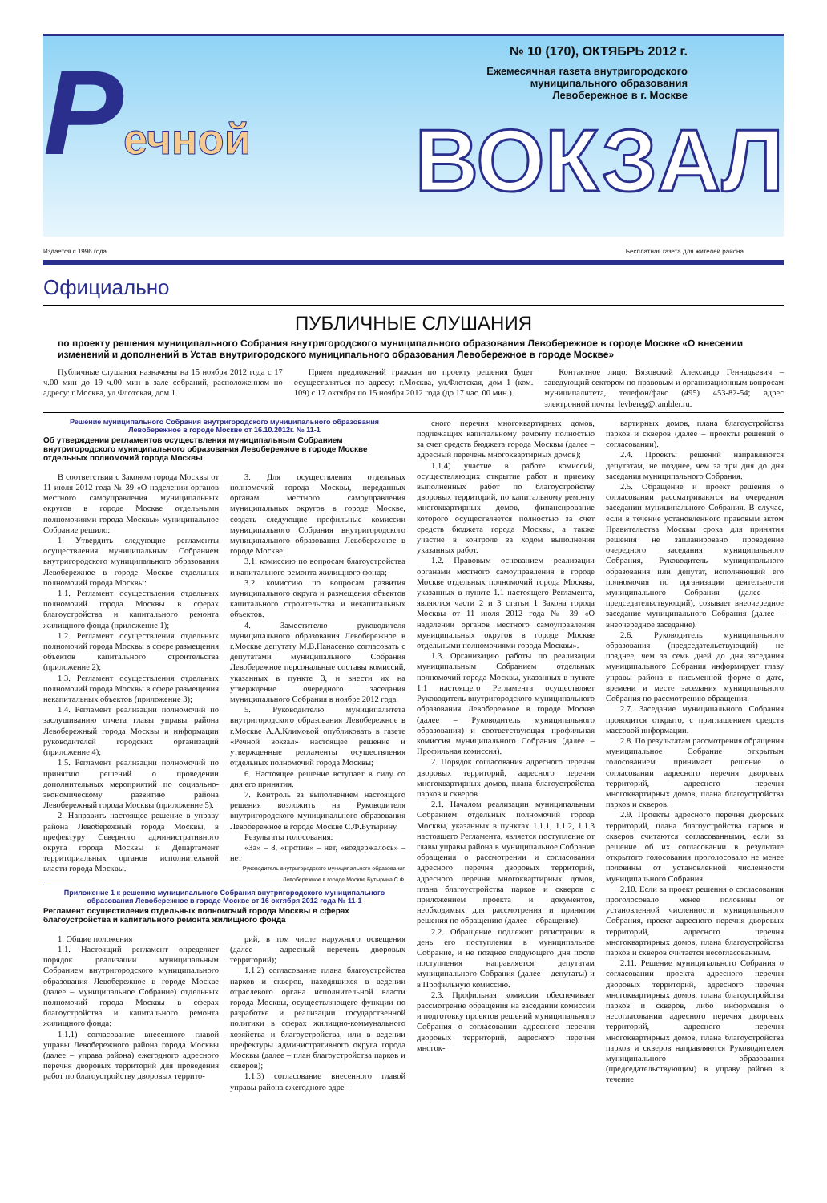Речной
№ 10 (170), ОКТЯБРЬ 2012 г.
Ежемесячная газета внутригородского
муниципального образования
Левобережное в г. Москве
ВОКЗАЛ
Издается с 1996 года Бесплатная газета для жителей района
Официально
ПУБЛИЧНЫЕ СЛУШАНИЯ
по проекту решения муниципального Собрания внутригородского муниципального образования Левобережное в городе Москве «О внесении изменений и дополнений в Устав внутригородского муниципального образования Левобережное в городе Москве»
Публичные слушания назначены на 15 ноября 2012 года с 17 ч.00 мин до 19 ч.00 мин в зале собраний, расположенном по адресу: г.Москва, ул.Флотская, дом 1.
Прием предложений граждан по проекту решения будет осуществляться по адресу: г.Москва, ул.Флотская, дом 1 (ком. 109) с 17 октября по 15 ноября 2012 года (до 17 час. 00 мин.).
Контактное лицо: Вязовский Александр Геннадьевич – заведующий сектором по правовым и организационным вопросам муниципалитета, телефон/факс (495) 453-82-54; адрес электронной почты: levbereg@rambler.ru.
Решение муниципального Собрания внутригородского муниципального образования Левобережное в городе Москве от 16.10.2012г. № 11-1
Об утверждении регламентов осуществления муниципальным Собранием внутригородского муниципального образования Левобережное в городе Москве отдельных полномочий города Москвы
В соответствии с Законом города Москвы от 11 июля 2012 года № 39 «О наделении органов местного самоуправления муниципальных округов в городе Москве отдельными полномочиями города Москвы» муниципальное Собрание решило:
1. Утвердить следующие регламенты осуществления муниципальным Собранием внутригородского муниципального образования Левобережное в городе Москве отдельных полномочий города Москвы:
1.1. Регламент осуществления отдельных полномочий города Москвы в сферах благоустройства и капитального ремонта жилищного фонда (приложение 1);
1.2. Регламент осуществления отдельных полномочий города Москвы в сфере размещения объектов капитального строительства (приложение 2);
1.3. Регламент осуществления отдельных полномочий города Москвы в сфере размещения некапитальных объектов (приложение 3);
1.4. Регламент реализации полномочий по заслушиванию отчета главы управы района Левобережный города Москвы и информации руководителей городских организаций (приложение 4);
1.5. Регламент реализации полномочий по принятию решений о проведении дополнительных мероприятий по социально-экономическому развитию района Левобережный города Москвы (приложение 5).
2. Направить настоящее решение в управу района Левобережный города Москвы, в префектуру Северного административного округа города Москвы и Департамент территориальных органов исполнительной власти города Москвы.
3. Для осуществления отдельных полномочий города Москвы, переданных органам местного самоуправления муниципальных округов в городе Москве, создать следующие профильные комиссии муниципального Собрания внутригородского муниципального образования Левобережное в городе Москве:
3.1. комиссию по вопросам благоустройства и капитального ремонта жилищного фонда;
3.2. комиссию по вопросам развития муниципального округа и размещения объектов капитального строительства и некапитальных объектов.
4. Заместителю руководителя муниципального образования Левобережное в г.Москве депутату М.В.Панасенко согласовать с депутатами муниципального Собрания Левобережное персональные составы комиссий, указанных в пункте 3, и внести их на утверждение очередного заседания муниципального Собрания в ноябре 2012 года.
5. Руководителю муниципалитета внутригородского образования Левобережное в г.Москве А.А.Климовой опубликовать в газете «Речной вокзал» настоящее решение и утвержденные регламенты осуществления отдельных полномочий города Москвы;
6. Настоящее решение вступает в силу со дня его принятия.
7. Контроль за выполнением настоящего решения возложить на Руководителя внутригородского муниципального образования Левобережное в городе Москве С.Ф.Бутырину.
Результаты голосования:
«За» – 8, «против» – нет, «воздержалось» – нет
Руководитель внутригородского муниципального образования Левобережное в городе Москве Бутырина С.Ф.
Приложение 1 к решению муниципального Собрания внутригородского муниципального образования Левобережное в городе Москве от 16 октября 2012 года № 11-1
Регламент осуществления отдельных полномочий города Москвы в сферах благоустройства и капитального ремонта жилищного фонда
1. Общие положения
1.1. Настоящий регламент определяет порядок реализации муниципальным Собранием внутригородского муниципального образования Левобережное в городе Москве (далее – муниципальное Собрание) отдельных полномочий города Москвы в сферах благоустройства и капитального ремонта жилищного фонда:
1.1.1) согласование внесенного главой управы Левобережного района города Москвы (далее – управа района) ежегодного адресного перечня дворовых территорий для проведения работ по благоустройству дворовых террито-
рий, в том числе наружного освещения (далее – адресный перечень дворовых территорий);
1.1.2) согласование плана благоустройства парков и скверов, находящихся в ведении отраслевого органа исполнительной власти города Москвы, осуществляющего функции по разработке и реализации государственной политики в сферах жилищно-коммунального хозяйства и благоустройства, или в ведении префектуры административного округа города Москвы (далее – план благоустройства парков и скверов);
1.1.3) согласование внесенного главой управы района ежегодного адре-
сного перечня многоквартирных домов, подлежащих капитальному ремонту полностью за счет средств бюджета города Москвы (далее – адресный перечень многоквартирных домов);
1.1.4) участие в работе комиссий, осуществляющих открытие работ и приемку выполненных работ по благоустройству дворовых территорий, по капитальному ремонту многоквартирных домов, финансирование которого осуществляется полностью за счет средств бюджета города Москвы, а также участие в контроле за ходом выполнения указанных работ.
1.2. Правовым основанием реализации органами местного самоуправления в городе Москве отдельных полномочий города Москвы, указанных в пункте 1.1 настоящего Регламента, являются части 2 и 3 статьи 1 Закона города Москвы от 11 июля 2012 года № 39 «О наделении органов местного самоуправления муниципальных округов в городе Москве отдельными полномочиями города Москвы».
1.3. Организацию работы по реализации муниципальным Собранием отдельных полномочий города Москвы, указанных в пункте 1.1 настоящего Регламента осуществляет Руководитель внутригородского муниципального образования Левобережное в городе Москве (далее – Руководитель муниципального образования) и соответствующая профильная комиссия муниципального Собрания (далее – Профильная комиссия).
2. Порядок согласования адресного перечня дворовых территорий, адресного перечня многоквартирных домов, плана благоустройства парков и скверов
2.1. Началом реализации муниципальным Собранием отдельных полномочий города Москвы, указанных в пунктах 1.1.1, 1.1.2, 1.1.3 настоящего Регламента, является поступление от главы управы района в муниципальное Собрание обращения о рассмотрении и согласовании адресного перечня дворовых территорий, адресного перечня многоквартирных домов, плана благоустройства парков и скверов с приложением проекта и документов, необходимых для рассмотрения и принятия решения по обращению (далее – обращение).
2.2. Обращение подлежит регистрации в день его поступления в муниципальное Собрание, и не позднее следующего дня после поступления направляется депутатам муниципального Собрания (далее – депутаты) и в Профильную комиссию.
2.3. Профильная комиссия обеспечивает рассмотрение обращения на заседании комиссии и подготовку проектов решений муниципального Собрания о согласовании адресного перечня дворовых территорий, адресного перечня многок-
вартирных домов, плана благоустройства парков и скверов (далее – проекты решений о согласовании).
2.4. Проекты решений направляются депутатам, не позднее, чем за три дня до дня заседания муниципального Собрания.
2.5. Обращение и проект решения о согласовании рассматриваются на очередном заседании муниципального Собрания. В случае, если в течение установленного правовым актом Правительства Москвы срока для принятия решения не запланировано проведение очередного заседания муниципального Собрания, Руководитель муниципального образования или депутат, исполняющий его полномочия по организации деятельности муниципального Собрания (далее – председательствующий), созывает внеочередное заседание муниципального Собрания (далее – внеочередное заседание).
2.6. Руководитель муниципального образования (председательствующий) не позднее, чем за семь дней до дня заседания муниципального Собрания информирует главу управы района в письменной форме о дате, времени и месте заседания муниципального Собрания по рассмотрению обращения.
2.7. Заседание муниципального Собрания проводится открыто, с приглашением средств массовой информации.
2.8. По результатам рассмотрения обращения муниципальное Собрание открытым голосованием принимает решение о согласовании адресного перечня дворовых территорий, адресного перечня многоквартирных домов, плана благоустройства парков и скверов.
2.9. Проекты адресного перечня дворовых территорий, плана благоустройства парков и скверов считаются согласованными, если за решение об их согласовании в результате открытого голосования проголосовало не менее половины от установленной численности муниципального Собрания.
2.10. Если за проект решения о согласовании проголосовало менее половины от установленной численности муниципального Собрания, проект адресного перечня дворовых территорий, адресного перечня многоквартирных домов, плана благоустройства парков и скверов считается несогласованным.
2.11. Решение муниципального Собрания о согласовании проекта адресного перечня дворовых территорий, адресного перечня многоквартирных домов, плана благоустройства парков и скверов, либо информация о несогласовании адресного перечня дворовых территорий, адресного перечня многоквартирных домов, плана благоустройства парков и скверов направляются Руководителем муниципального образования (председательствующим) в управу района в течение